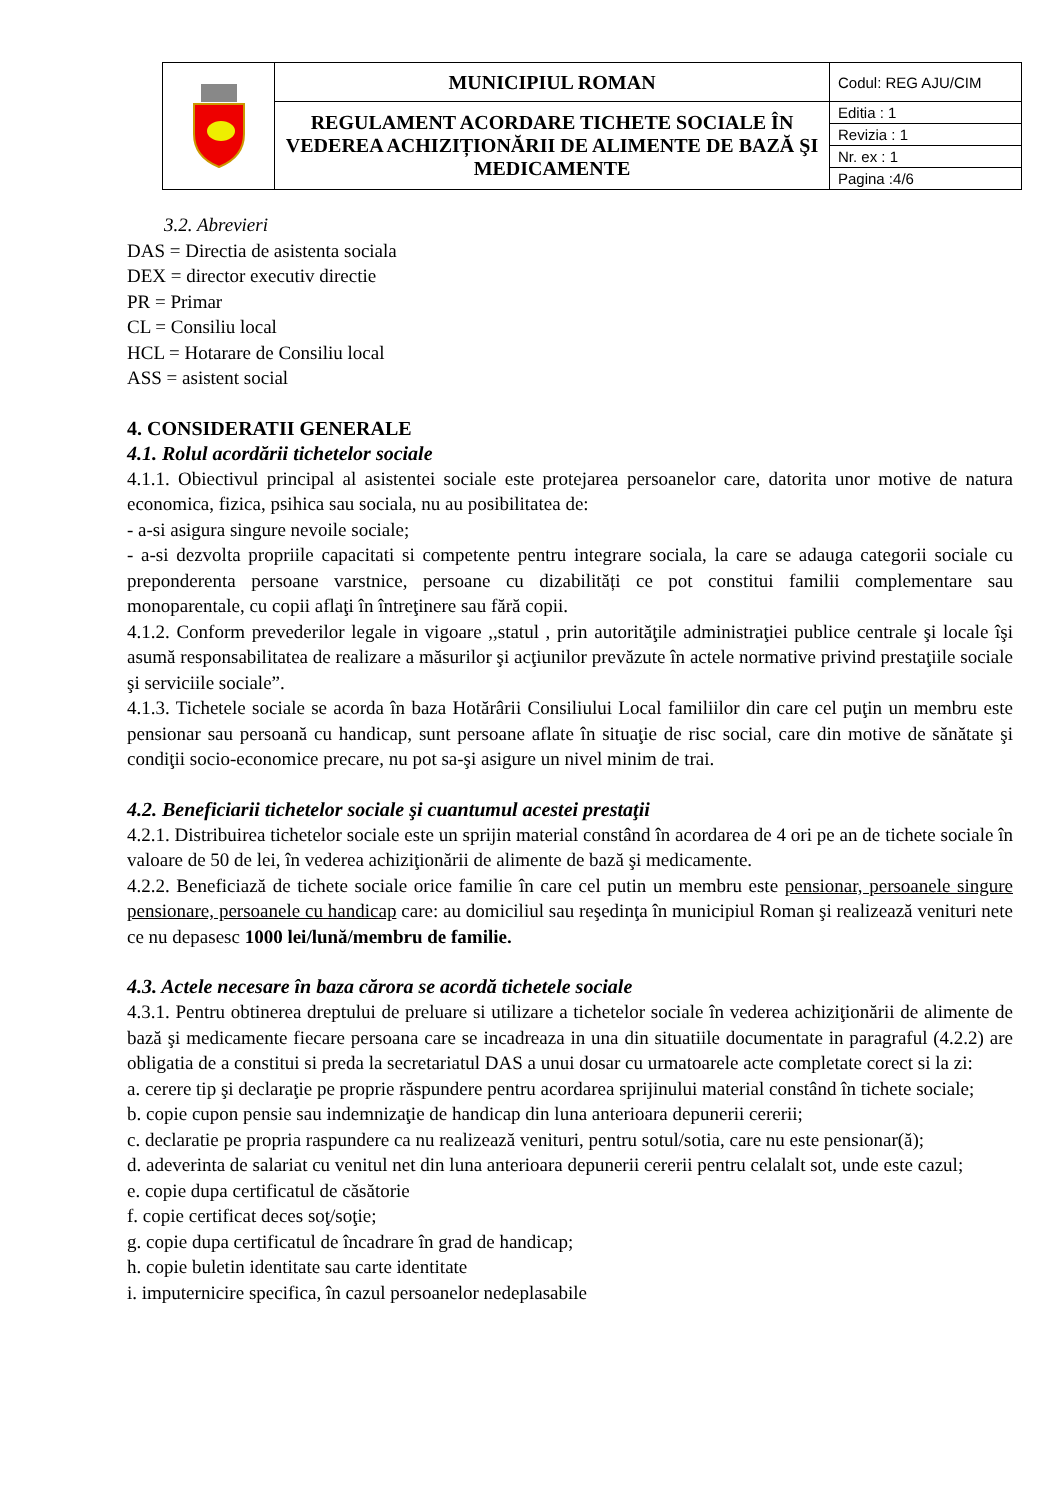| | MUNICIPIUL ROMAN | Codul: REG AJU/CIM |
| | REGULAMENT ACORDARE TICHETE SOCIALE ÎN VEDEREA ACHIZIȚIONĂRII DE ALIMENTE DE BAZĂ ŞI MEDICAMENTE | Editia : 1 |
| | | Revizia : 1 |
| | | Nr. ex : 1 |
| | | Pagina :4/6 |
3.2. Abrevieri
DAS = Directia de asistenta sociala
DEX = director executiv directie
PR = Primar
CL = Consiliu local
HCL = Hotarare de Consiliu local
ASS = asistent social
4. CONSIDERATII GENERALE
4.1. Rolul acordării tichetelor sociale
4.1.1. Obiectivul principal al asistentei sociale este protejarea persoanelor care, datorita unor motive de natura economica, fizica, psihica sau sociala, nu au posibilitatea de:
- a-si asigura singure nevoile sociale;
- a-si dezvolta propriile capacitati si competente pentru integrare sociala, la care se adauga categorii sociale cu preponderenta persoane varstnice, persoane cu dizabilități ce pot constitui familii complementare sau monoparentale, cu copii aflaţi în întreţinere sau fără copii.
4.1.2. Conform prevederilor legale in vigoare ,,statul , prin autorităţile administraţiei publice centrale şi locale îşi asumă responsabilitatea de realizare a măsurilor şi acţiunilor prevăzute în actele normative privind prestaţiile sociale şi serviciile sociale”.
4.1.3. Tichetele sociale se acorda în baza Hotărârii Consiliului Local familiilor din care cel puţin un membru este pensionar sau persoană cu handicap, sunt persoane aflate în situaţie de risc social, care din motive de sănătate şi condiţii socio-economice precare, nu pot sa-şi asigure un nivel minim de trai.
4.2. Beneficiarii tichetelor sociale şi cuantumul acestei prestaţii
4.2.1. Distribuirea tichetelor sociale este un sprijin material constând în acordarea de 4 ori pe an de tichete sociale în valoare de 50 de lei, în vederea achiziţionării de alimente de bază şi medicamente.
4.2.2. Beneficiază de tichete sociale orice familie în care cel putin un membru este pensionar, persoanele singure pensionare, persoanele cu handicap care: au domiciliul sau reşedinţa în municipiul Roman şi realizează venituri nete ce nu depasesc 1000 lei/lună/membru de familie.
4.3. Actele necesare în baza cărora se acordă tichetele sociale
4.3.1. Pentru obtinerea dreptului de preluare si utilizare a tichetelor sociale în vederea achiziţionării de alimente de bază şi medicamente fiecare persoana care se incadreaza in una din situatiile documentate in paragraful (4.2.2) are obligatia de a constitui si preda la secretariatul DAS a unui dosar cu urmatoarele acte completate corect si la zi:
a. cerere tip şi declaraţie pe proprie răspundere pentru acordarea sprijinului material constând în tichete sociale;
b. copie cupon pensie sau indemnizaţie de handicap din luna anterioara depunerii cererii;
c. declaratie pe propria raspundere ca nu realizează venituri, pentru sotul/sotia, care nu este pensionar(ă);
d. adeverinta de salariat cu venitul net din luna anterioara depunerii cererii pentru celalalt sot, unde este cazul;
e. copie dupa certificatul de căsătorie
f. copie certificat deces soţ/soţie;
g. copie dupa certificatul de încadrare în grad de handicap;
h. copie buletin identitate sau carte identitate
i. imputernicire specifica, în cazul persoanelor nedeplasabile